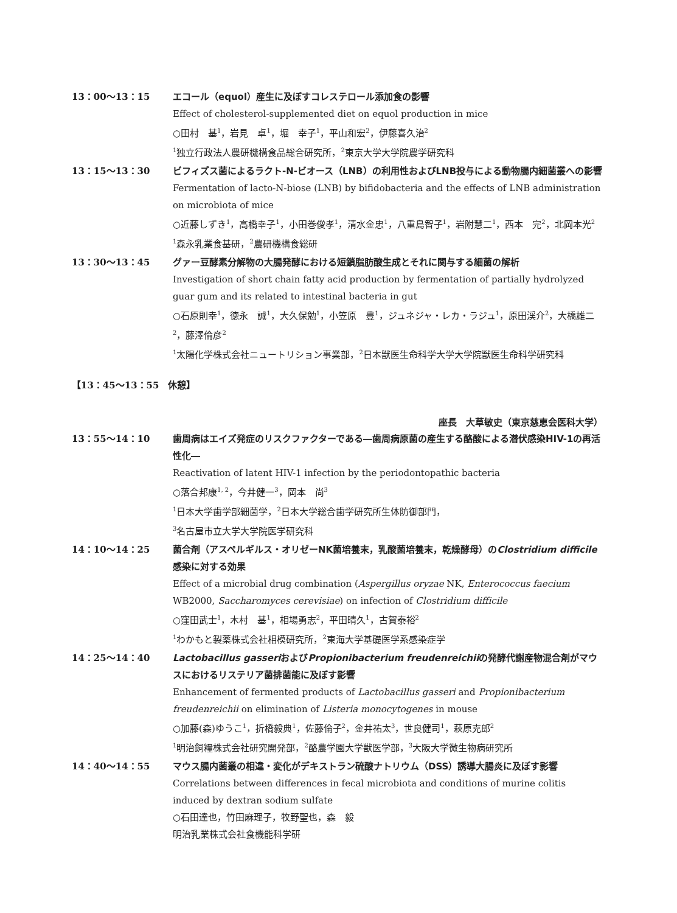13：00～13：15 エコール（equol）産生に及ぼすコレステロール添加食の影響
Effect of cholesterol-supplemented diet on equol production in mice
○田村　基<sup>1</sup>，岩見　卓<sup>1</sup>，堀　幸子<sup>1</sup>，平山和宏<sup>2</sup>，伊藤喜久治<sup>2</sup>
<sup>1</sup> 独立行政法人農研機構食品総合研究所，<sup>2</sup>東京大学大学院農学研究科
13：15～13：30 ビフィズス菌によるラクト-N-ビオース（LNB）の利用性およびLNB投与による動物腸内細菌叢への影響
Fermentation of lacto-N-biose (LNB) by bifidobacteria and the effects of LNB administration on microbiota of mice
○近藤しずき<sup>1</sup>，高橋幸子<sup>1</sup>，小田巻俊孝<sup>1</sup>，清水金忠<sup>1</sup>，八重島智子<sup>1</sup>，岩附慧二<sup>1</sup>，西本　完<sup>2</sup>，北岡本光<sup>2</sup>
<sup>1</sup> 森永乳業食基研，<sup>2</sup>農研機構食総研
13：30～13：45 グァー豆酵素分解物の大腸発酵における短鎖脂肪酸生成とそれに関与する細菌の解析
Investigation of short chain fatty acid production by fermentation of partially hydrolyzed guar gum and its related to intestinal bacteria in gut
○石原則幸<sup>1</sup>，徳永　誠<sup>1</sup>，大久保勉<sup>1</sup>，小笠原　豊<sup>1</sup>，ジュネジャ・レカ・ラジュ<sup>1</sup>，原田渓介<sup>2</sup>，大橋雄二<sup>2</sup>，藤澤倫彦<sup>2</sup>
<sup>1</sup> 太陽化学株式会社ニュートリション事業部，<sup>2</sup>日本獣医生命科学大学大学院獣医生命科学研究科
【13：45～13：55　休憩】
座長　大草敏史（東京慈恵会医科大学）
13：55～14：10 歯周病はエイズ発症のリスクファクターである―歯周病原菌の産生する酪酸による潜伏感染HIV-1の再活性化―
Reactivation of latent HIV-1 infection by the periodontopathic bacteria
○落合邦康<sup>1, 2</sup>，今井健一<sup>3</sup>，岡本　尚<sup>3</sup>
<sup>1</sup> 日本大学歯学部細菌学，<sup>2</sup>日本大学総合歯学研究所生体防御部門，
<sup>3</sup> 名古屋市立大学大学院医学研究科
14：10～14：25 菌合剤（アスペルギルス・オリゼーNK菌培養末，乳酸菌培養末，乾燥酵母）のClostridium difficile感染に対する効果
Effect of a microbial drug combination (Aspergillus oryzae NK, Enterococcus faecium WB2000, Saccharomyces cerevisiae) on infection of Clostridium difficile
○窪田武士<sup>1</sup>，木村　基<sup>1</sup>，相場勇志<sup>2</sup>，平田晴久<sup>1</sup>，古賀泰裕<sup>2</sup>
<sup>1</sup> わかもと製薬株式会社相模研究所，<sup>2</sup>東海大学基礎医学系感染症学
14：25～14：40 Lactobacillus gasseriおよびPropionibacterium freudenreichiiの発酵代謝産物混合剤がマウスにおけるリステリア菌排菌能に及ぼす影響
Enhancement of fermented products of Lactobacillus gasseri and Propionibacterium freudenreichii on elimination of Listeria monocytogenes in mouse
○加藤(森)ゆうこ<sup>1</sup>，折橋毅典<sup>1</sup>，佐藤倫子<sup>2</sup>，金井祐太<sup>3</sup>，世良健司<sup>1</sup>，萩原克郎<sup>2</sup>
<sup>1</sup> 明治飼糧株式会社研究開発部，<sup>2</sup>酪農学園大学獣医学部，<sup>3</sup>大阪大学微生物病研究所
14：40～14：55 マウス腸内菌叢の相違・変化がデキストラン硫酸ナトリウム（DSS）誘導大腸炎に及ぼす影響
Correlations between differences in fecal microbiota and conditions of murine colitis induced by dextran sodium sulfate
○石田達也，竹田麻理子，牧野聖也，森　毅
明治乳業株式会社食機能科学研